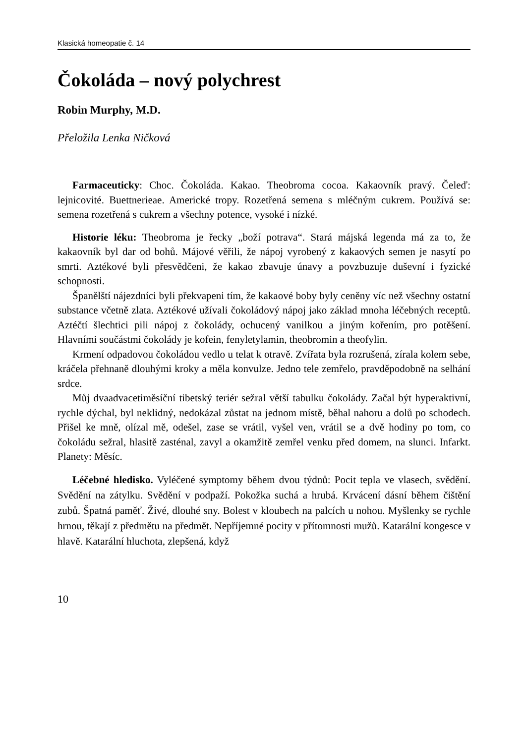Klasická homeopatie č. 14
Čokoláda – nový polychrest
Robin Murphy, M.D.
Přeložila Lenka Ničková
Farmaceuticky: Choc. Čokoláda. Kakao. Theobroma cocoa. Kakaovník pravý. Čeleď: lejnicovité. Buettnerieae. Americké tropy. Rozetřená semena s mléčným cukrem. Používá se: semena rozetřená s cukrem a všechny potence, vysoké i nízké.
Historie léku: Theobroma je řecky „boží potrava“. Stará májská legenda má za to, že kakaovník byl dar od bohů. Májové věřili, že nápoj vyrobený z kakaových semen je nasytí po smrti. Aztékové byli přesvědčeni, že kakao zbavuje únavy a povzbuzuje duševní i fyzické schopnosti.
Španělští nájezdníci byli překvapeni tím, že kakaové boby byly ceněny víc než všechny ostatní substance včetně zlata. Aztékové užívali čokoládový nápoj jako základ mnoha léčebných receptů. Aztéčtí šlechtici pili nápoj z čokolády, ochucený vanilkou a jiným kořením, pro potěšení. Hlavními součástmi čokolády je kofein, fenyletylamin, theobromin a theofylin.
Krmení odpadovou čokoládou vedlo u telat k otravě. Zvířata byla rozrušená, zírala kolem sebe, kráčela přehnaně dlouhými kroky a měla konvulze. Jedno tele zemřelo, pravděpodobně na selhání srdce.
Můj dvaadvacetiměsíční tibetský teriér sežral větší tabulku čokolády. Začal být hyperaktivní, rychle dýchal, byl neklidný, nedokázal zůstat na jednom místě, běhal nahoru a dolů po schodech. Přišel ke mně, olízal mě, odešel, zase se vrátil, vyšel ven, vrátil se a dvě hodiny po tom, co čokoládu sežral, hlasitě zasténal, zavyl a okamžitě zemřel venku před domem, na slunci. Infarkt. Planety: Měsíc.
Léčebné hledisko. Vyléčené symptomy během dvou týdnů: Pocit tepla ve vlasech, svědění. Svědění na zátylku. Svědění v podpaží. Pokožka suchá a hrubá. Krvácení dásní během čištění zubů. Špatná paměť. Živé, dlouhé sny. Bolest v kloubech na palcích u nohou. Myšlenky se rychle hrnou, těkají z předmětu na předmět. Nepříjemné pocity v přítomnosti mužů. Katarální kongesce v hlavě. Katarální hluchota, zlepšená, když
10